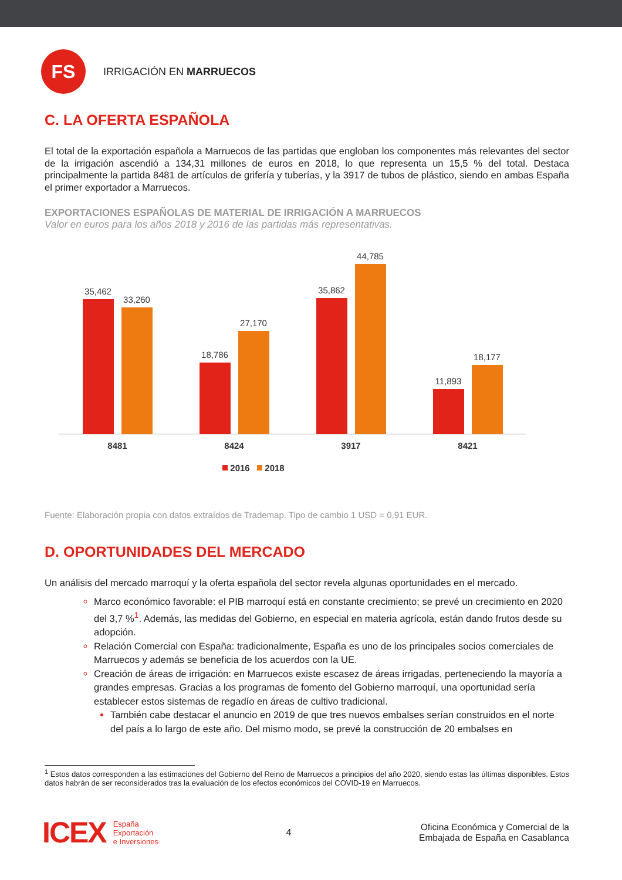FS
IRRIGACIÓN EN MARRUECOS
C. LA OFERTA ESPAÑOLA
El total de la exportación española a Marruecos de las partidas que engloban los componentes más relevantes del sector de la irrigación ascendió a 134,31 millones de euros en 2018, lo que representa un 15,5 % del total. Destaca principalmente la partida 8481 de artículos de grifería y tuberías, y la 3917 de tubos de plástico, siendo en ambas España el primer exportador a Marruecos.
EXPORTACIONES ESPAÑOLAS DE MATERIAL DE IRRIGACIÓN A MARRUECOS
Valor en euros para los años 2018 y 2016 de las partidas más representativas.
35,462
33,260
18,786
27,170
35,862
44,785
11,893
18,177
8481
8424
3917
8421
2016
2018
Fuente: Elaboración propia con datos extraídos de Trademap. Tipo de cambio 1 USD = 0,91 EUR.
D. OPORTUNIDADES DEL MERCADO
Un análisis del mercado marroquí y la oferta española del sector revela algunas oportunidades en el mercado.
Marco económico favorable: el PIB marroquí está en constante crecimiento; se prevé un crecimiento en 2020 del 3,7 %<sup>1</sup>. Además, las medidas del Gobierno, en especial en materia agrícola, están dando frutos desde su adopción.
Relación Comercial con España: tradicionalmente, España es uno de los principales socios comerciales de Marruecos y además se beneficia de los acuerdos con la UE.
Creación de áreas de irrigación: en Marruecos existe escasez de áreas irrigadas, perteneciendo la mayoría a grandes empresas. Gracias a los programas de fomento del Gobierno marroquí, una oportunidad sería establecer estos sistemas de regadío en áreas de cultivo tradicional.
También cabe destacar el anuncio en 2019 de que tres nuevos embalses serían construidos en el norte del país a lo largo de este año. Del mismo modo, se prevé la construcción de 20 embalses en
<sup>1</sup> Estos datos corresponden a las estimaciones del Gobierno del Reino de Marruecos a principios del año 2020, siendo estas las últimas disponibles. Estos datos habrán de ser reconsiderados tras la evaluación de los efectos económicos del COVID-19 en Marruecos.
ICEX España
Exportación
e Inversiones
4
Oficina Económica y Comercial de la
Embajada de España en Casablanca